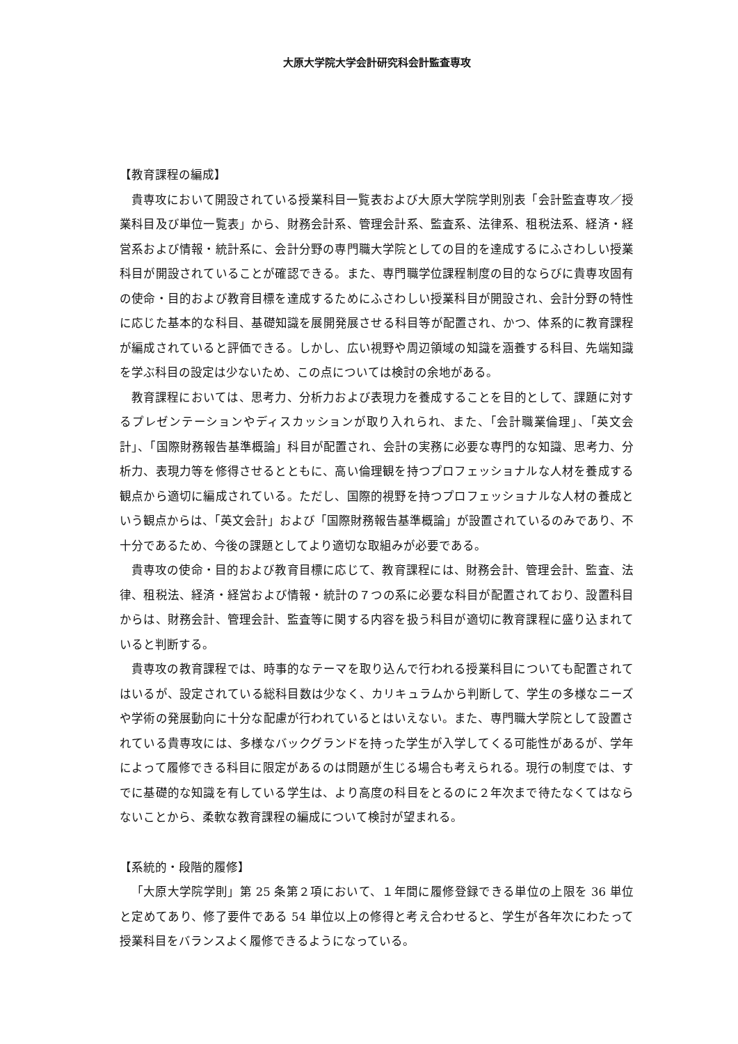大原大学院大学会計研究科会計監査専攻
【教育課程の編成】
貴専攻において開設されている授業科目一覧表および大原大学院学則別表「会計監査専攻／授業科目及び単位一覧表」から、財務会計系、管理会計系、監査系、法律系、租税法系、経済・経営系および情報・統計系に、会計分野の専門職大学院としての目的を達成するにふさわしい授業科目が開設されていることが確認できる。また、専門職学位課程制度の目的ならびに貴専攻固有の使命・目的および教育目標を達成するためにふさわしい授業科目が開設され、会計分野の特性に応じた基本的な科目、基礎知識を展開発展させる科目等が配置され、かつ、体系的に教育課程が編成されていると評価できる。しかし、広い視野や周辺領域の知識を涵養する科目、先端知識を学ぶ科目の設定は少ないため、この点については検討の余地がある。
教育課程においては、思考力、分析力および表現力を養成することを目的として、課題に対するプレゼンテーションやディスカッションが取り入れられ、また、「会計職業倫理」、「英文会計」、「国際財務報告基準概論」科目が配置され、会計の実務に必要な専門的な知識、思考力、分析力、表現力等を修得させるとともに、高い倫理観を持つプロフェッショナルな人材を養成する観点から適切に編成されている。ただし、国際的視野を持つプロフェッショナルな人材の養成という観点からは、「英文会計」および「国際財務報告基準概論」が設置されているのみであり、不十分であるため、今後の課題としてより適切な取組みが必要である。
貴専攻の使命・目的および教育目標に応じて、教育課程には、財務会計、管理会計、監査、法律、租税法、経済・経営および情報・統計の７つの系に必要な科目が配置されており、設置科目からは、財務会計、管理会計、監査等に関する内容を扱う科目が適切に教育課程に盛り込まれていると判断する。
貴専攻の教育課程では、時事的なテーマを取り込んで行われる授業科目についても配置されてはいるが、設定されている総科目数は少なく、カリキュラムから判断して、学生の多様なニーズや学術の発展動向に十分な配慮が行われているとはいえない。また、専門職大学院として設置されている貴専攻には、多様なバックグランドを持った学生が入学してくる可能性があるが、学年によって履修できる科目に限定があるのは問題が生じる場合も考えられる。現行の制度では、すでに基礎的な知識を有している学生は、より高度の科目をとるのに２年次まで待たなくてはならないことから、柔軟な教育課程の編成について検討が望まれる。
【系統的・段階的履修】
「大原大学院学則」第 25 条第２項において、１年間に履修登録できる単位の上限を 36 単位と定めてあり、修了要件である 54 単位以上の修得と考え合わせると、学生が各年次にわたって授業科目をバランスよく履修できるようになっている。